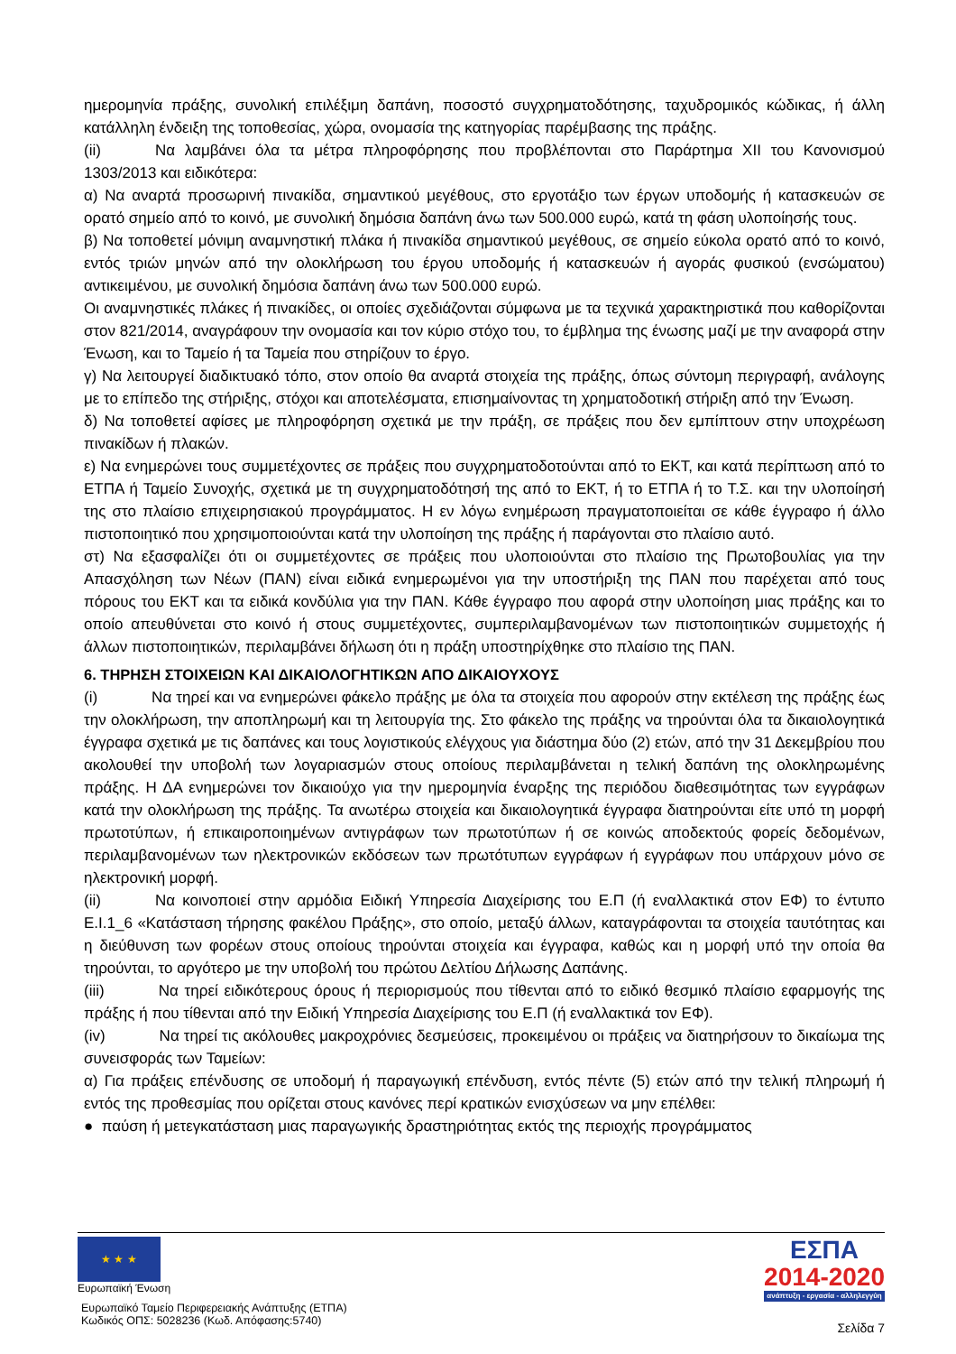ημερομηνία πράξης, συνολική επιλέξιμη δαπάνη, ποσοστό συγχρηματοδότησης, ταχυδρομικός κώδικας, ή άλλη κατάλληλη ένδειξη της τοποθεσίας, χώρα, ονομασία της κατηγορίας παρέμβασης της πράξης.
(ii) Να λαμβάνει όλα τα μέτρα πληροφόρησης που προβλέπονται στο Παράρτημα XII του Κανονισμού 1303/2013 και ειδικότερα:
α) Να αναρτά προσωρινή πινακίδα, σημαντικού μεγέθους, στο εργοτάξιο των έργων υποδομής ή κατασκευών σε ορατό σημείο από το κοινό, με συνολική δημόσια δαπάνη άνω των 500.000 ευρώ, κατά τη φάση υλοποίησής τους.
β) Να τοποθετεί μόνιμη αναμνηστική πλάκα ή πινακίδα σημαντικού μεγέθους, σε σημείο εύκολα ορατό από το κοινό, εντός τριών μηνών από την ολοκλήρωση του έργου υποδομής ή κατασκευών ή αγοράς φυσικού (ενσώματου) αντικειμένου, με συνολική δημόσια δαπάνη άνω των 500.000 ευρώ.
Οι αναμνηστικές πλάκες ή πινακίδες, οι οποίες σχεδιάζονται σύμφωνα με τα τεχνικά χαρακτηριστικά που καθορίζονται στον 821/2014, αναγράφουν την ονομασία και τον κύριο στόχο του, το έμβλημα της ένωσης μαζί με την αναφορά στην Ένωση, και το Ταμείο ή τα Ταμεία που στηρίζουν το έργο.
γ) Να λειτουργεί διαδικτυακό τόπο, στον οποίο θα αναρτά στοιχεία της πράξης, όπως σύντομη περιγραφή, ανάλογης με το επίπεδο της στήριξης, στόχοι και αποτελέσματα, επισημαίνοντας τη χρηματοδοτική στήριξη από την Ένωση.
δ) Να τοποθετεί αφίσες με πληροφόρηση σχετικά με την πράξη, σε πράξεις που δεν εμπίπτουν στην υποχρέωση πινακίδων ή πλακών.
ε) Να ενημερώνει τους συμμετέχοντες σε πράξεις που συγχρηματοδοτούνται από το ΕΚΤ, και κατά περίπτωση από το ΕΤΠΑ ή Ταμείο Συνοχής, σχετικά με τη συγχρηματοδότησή της από το ΕΚΤ, ή το ΕΤΠΑ ή το Τ.Σ. και την υλοποίησή της στο πλαίσιο επιχειρησιακού προγράμματος. Η εν λόγω ενημέρωση πραγματοποιείται σε κάθε έγγραφο ή άλλο πιστοποιητικό που χρησιμοποιούνται κατά την υλοποίηση της πράξης ή παράγονται στο πλαίσιο αυτό.
στ) Να εξασφαλίζει ότι οι συμμετέχοντες σε πράξεις που υλοποιούνται στο πλαίσιο της Πρωτοβουλίας για την Απασχόληση των Νέων (ΠΑΝ) είναι ειδικά ενημερωμένοι για την υποστήριξη της ΠΑΝ που παρέχεται από τους πόρους του ΕΚΤ και τα ειδικά κονδύλια για την ΠΑΝ. Κάθε έγγραφο που αφορά στην υλοποίηση μιας πράξης και το οποίο απευθύνεται στο κοινό ή στους συμμετέχοντες, συμπεριλαμβανομένων των πιστοποιητικών συμμετοχής ή άλλων πιστοποιητικών, περιλαμβάνει δήλωση ότι η πράξη υποστηρίχθηκε στο πλαίσιο της ΠΑΝ.
6. ΤΗΡΗΣΗ ΣΤΟΙΧΕΙΩΝ ΚΑΙ ΔΙΚΑΙΟΛΟΓΗΤΙΚΩΝ ΑΠΟ ΔΙΚΑΙΟΥΧΟΥΣ
(i) Να τηρεί και να ενημερώνει φάκελο πράξης με όλα τα στοιχεία που αφορούν στην εκτέλεση της πράξης έως την ολοκλήρωση, την αποπληρωμή και τη λειτουργία της. Στο φάκελο της πράξης να τηρούνται όλα τα δικαιολογητικά έγγραφα σχετικά με τις δαπάνες και τους λογιστικούς ελέγχους για διάστημα δύο (2) ετών, από την 31 Δεκεμβρίου που ακολουθεί την υποβολή των λογαριασμών στους οποίους περιλαμβάνεται η τελική δαπάνη της ολοκληρωμένης πράξης. Η ΔΑ ενημερώνει τον δικαιούχο για την ημερομηνία έναρξης της περιόδου διαθεσιμότητας των εγγράφων κατά την ολοκλήρωση της πράξης. Τα ανωτέρω στοιχεία και δικαιολογητικά έγγραφα διατηρούνται είτε υπό τη μορφή πρωτοτύπων, ή επικαιροποιημένων αντιγράφων των πρωτοτύπων ή σε κοινώς αποδεκτούς φορείς δεδομένων, περιλαμβανομένων των ηλεκτρονικών εκδόσεων των πρωτότυπων εγγράφων ή εγγράφων που υπάρχουν μόνο σε ηλεκτρονική μορφή.
(ii) Να κοινοποιεί στην αρμόδια Ειδική Υπηρεσία Διαχείρισης του Ε.Π (ή εναλλακτικά στον ΕΦ) το έντυπο Ε.Ι.1_6 «Κατάσταση τήρησης φακέλου Πράξης», στο οποίο, μεταξύ άλλων, καταγράφονται τα στοιχεία ταυτότητας και η διεύθυνση των φορέων στους οποίους τηρούνται στοιχεία και έγγραφα, καθώς και η μορφή υπό την οποία θα τηρούνται, το αργότερο με την υποβολή του πρώτου Δελτίου Δήλωσης Δαπάνης.
(iii) Να τηρεί ειδικότερους όρους ή περιορισμούς που τίθενται από το ειδικό θεσμικό πλαίσιο εφαρμογής της πράξης ή που τίθενται από την Ειδική Υπηρεσία Διαχείρισης του Ε.Π (ή εναλλακτικά τον ΕΦ).
(iv) Να τηρεί τις ακόλουθες μακροχρόνιες δεσμεύσεις, προκειμένου οι πράξεις να διατηρήσουν το δικαίωμα της συνεισφοράς των Ταμείων:
α) Για πράξεις επένδυσης σε υποδομή ή παραγωγική επένδυση, εντός πέντε (5) ετών από την τελική πληρωμή ή εντός της προθεσμίας που ορίζεται στους κανόνες περί κρατικών ενισχύσεων να μην επέλθει:
● παύση ή μετεγκατάσταση μιας παραγωγικής δραστηριότητας εκτός της περιοχής προγράμματος
★ ★ ★
Ευρωπαϊκή Ένωση
Ευρωπαϊκό Ταμείο Περιφερειακής Ανάπτυξης (ΕΤΠΑ)
Κωδικός ΟΠΣ: 5028236 (Κωδ. Απόφασης:5740)
ΕΣΠΑ
2014-2020
ανάπτυξη - εργασία - αλληλεγγύη
Σελίδα 7